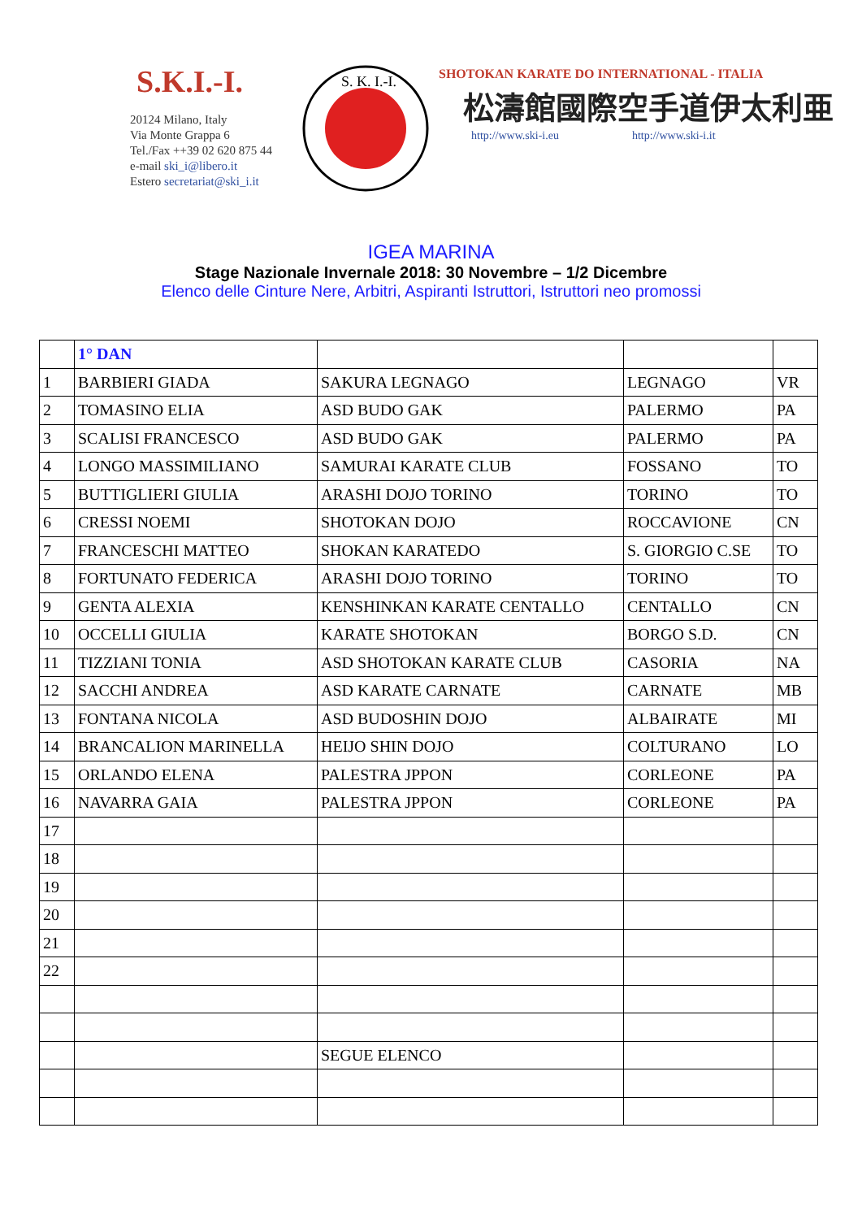S.K.I.-I.
20124 Milano, Italy
Via Monte Grappa 6
Tel./Fax ++39 02 620 875 44
e-mail ski_i@libero.it
Estero secretariat@ski_i.it
S. K. I.-I.
SHOTOKAN KARATE DO INTERNATIONAL - ITALIA
松濤館國際空手道伊太利亜
http://www.ski-i.eu http://www.ski-i.it
IGEA MARINA
Stage Nazionale Invernale 2018: 30 Novembre – 1/2 Dicembre
Elenco delle Cinture Nere, Arbitri, Aspiranti Istruttori, Istruttori neo promossi
| | 1° DAN | | | |
| 1 | BARBIERI GIADA | SAKURA LEGNAGO | LEGNAGO | VR |
| 2 | TOMASINO ELIA | ASD BUDO GAK | PALERMO | PA |
| 3 | SCALISI FRANCESCO | ASD BUDO GAK | PALERMO | PA |
| 4 | LONGO MASSIMILIANO | SAMURAI KARATE CLUB | FOSSANO | TO |
| 5 | BUTTIGLIERI GIULIA | ARASHI DOJO TORINO | TORINO | TO |
| 6 | CRESSI NOEMI | SHOTOKAN DOJO | ROCCAVIONE | CN |
| 7 | FRANCESCHI MATTEO | SHOKAN KARATEDO | S. GIORGIO C.SE | TO |
| 8 | FORTUNATO FEDERICA | ARASHI DOJO TORINO | TORINO | TO |
| 9 | GENTA ALEXIA | KENSHINKAN KARATE CENTALLO | CENTALLO | CN |
| 10 | OCCELLI GIULIA | KARATE SHOTOKAN | BORGO S.D. | CN |
| 11 | TIZZIANI TONIA | ASD SHOTOKAN KARATE CLUB | CASORIA | NA |
| 12 | SACCHI ANDREA | ASD KARATE CARNATE | CARNATE | MB |
| 13 | FONTANA NICOLA | ASD BUDOSHIN DOJO | ALBAIRATE | MI |
| 14 | BRANCALION MARINELLA | HEIJO SHIN DOJO | COLTURANO | LO |
| 15 | ORLANDO ELENA | PALESTRA JPPON | CORLEONE | PA |
| 16 | NAVARRA GAIA | PALESTRA JPPON | CORLEONE | PA |
| 17 | | | | |
| 18 | | | | |
| 19 | | | | |
| 20 | | | | |
| 21 | | | | |
| 22 | | | | |
| | | SEGUE ELENCO | | |